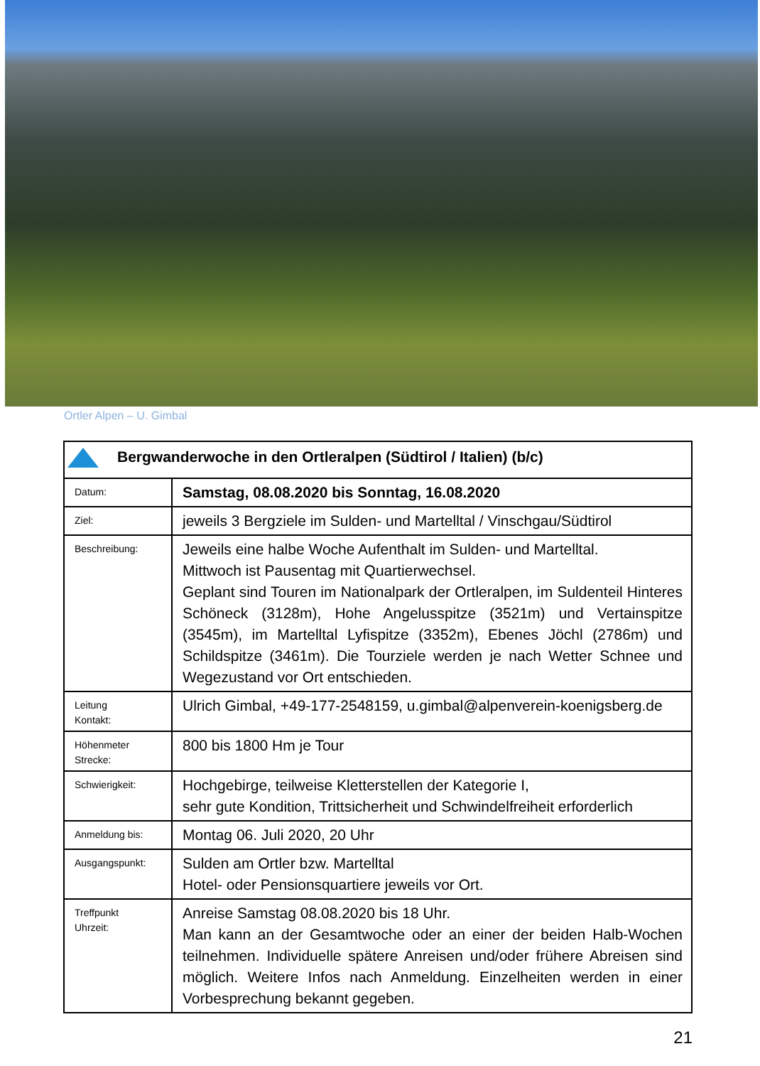Ortler Alpen – U. Gimbal
| Bergwanderwoche in den Ortleralpen (Südtirol / Italien) (b/c) | |
| Datum: | Samstag, 08.08.2020 bis Sonntag, 16.08.2020 |
| Ziel: | jeweils 3 Bergziele im Sulden- und Martelltal / Vinschgau/Südtirol |
| Beschreibung: | Jeweils eine halbe Woche Aufenthalt im Sulden- und Martelltal. Mittwoch ist Pausentag mit Quartierwechsel. Geplant sind Touren im Nationalpark der Ortleralpen, im Suldenteil Hinteres Schöneck (3128m), Hohe Angelusspitze (3521m) und Vertainspitze (3545m), im Martelltal Lyfispitze (3352m), Ebenes Jöchl (2786m) und Schildspitze (3461m). Die Tourziele werden je nach Wetter Schnee und Wegezustand vor Ort entschieden. |
| Leitung Kontakt: | Ulrich Gimbal, +49-177-2548159, u.gimbal@alpenverein-koenigsberg.de |
| Höhenmeter Strecke: | 800 bis 1800 Hm je Tour |
| Schwierigkeit: | Hochgebirge, teilweise Kletterstellen der Kategorie I, sehr gute Kondition, Trittsicherheit und Schwindelfreiheit erforderlich |
| Anmeldung bis: | Montag 06. Juli 2020, 20 Uhr |
| Ausgangspunkt: | Sulden am Ortler bzw. Martelltal Hotel- oder Pensionsquartiere jeweils vor Ort. |
| Treffpunkt Uhrzeit: | Anreise Samstag 08.08.2020 bis 18 Uhr. Man kann an der Gesamtwoche oder an einer der beiden Halb-Wochen teilnehmen. Individuelle spätere Anreisen und/oder frühere Abreisen sind möglich. Weitere Infos nach Anmeldung. Einzelheiten werden in einer Vorbesprechung bekannt gegeben. |
21